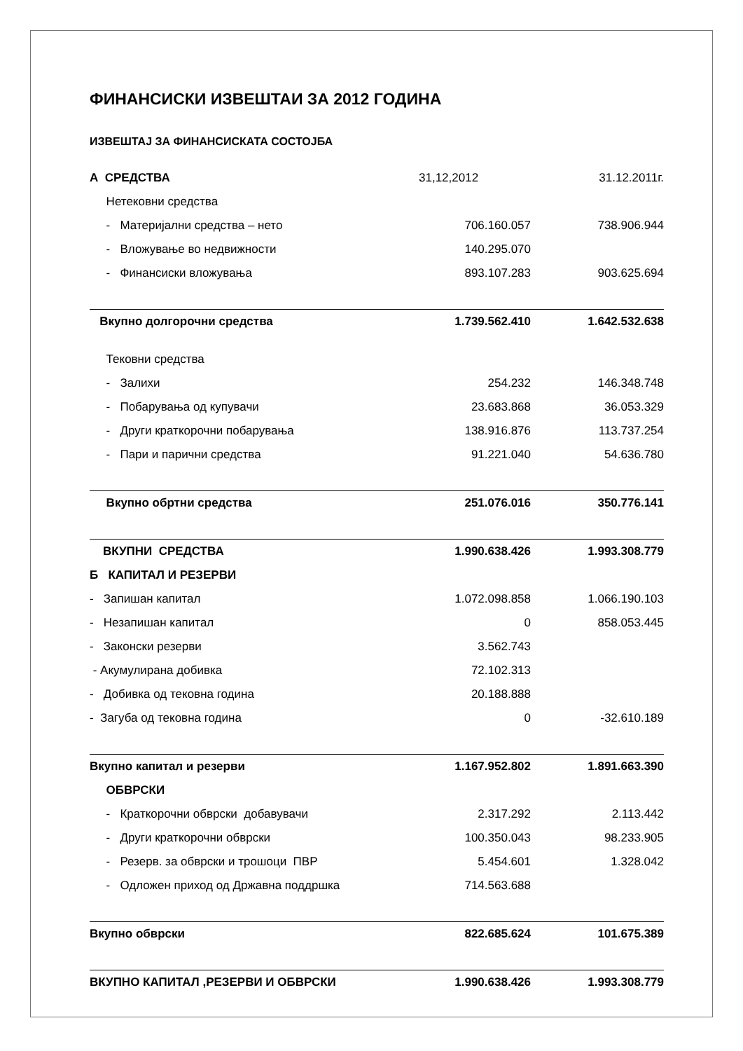ФИНАНСИСКИ ИЗВЕШТАИ ЗА 2012 ГОДИНА
ИЗВЕШТАЈ ЗА ФИНАНСИСКАТА СОСТОЈБА
| А СРЕДСТВА | 31,12,2012 | 31.12.2011г. |
| Нетековни средства | | |
| - Материјални средства – нето | 706.160.057 | 738.906.944 |
| - Вложување во недвижности | 140.295.070 | |
| - Финансиски вложувања | 893.107.283 | 903.625.694 |
| Вкупно долгорочни средства | 1.739.562.410 | 1.642.532.638 |
| Тековни средства | | |
| - Залихи | 254.232 | 146.348.748 |
| - Побарувања од купувачи | 23.683.868 | 36.053.329 |
| - Други краткорочни побарувања | 138.916.876 | 113.737.254 |
| - Пари и парични средства | 91.221.040 | 54.636.780 |
| Вкупно обртни средства | 251.076.016 | 350.776.141 |
| ВКУПНИ СРЕДСТВА | 1.990.638.426 | 1.993.308.779 |
| Б КАПИТАЛ И РЕЗЕРВИ | | |
| - Запишан капитал | 1.072.098.858 | 1.066.190.103 |
| - Незапишан капитал | 0 | 858.053.445 |
| - Законски резерви | 3.562.743 | |
| - Акумулирана добивка | 72.102.313 | |
| - Добивка од тековна година | 20.188.888 | |
| - Загуба од тековна година | 0 | -32.610.189 |
| Вкупно капитал и резерви | 1.167.952.802 | 1.891.663.390 |
| ОБВРСКИ | | |
| - Краткорочни обврски добавувачи | 2.317.292 | 2.113.442 |
| - Други краткорочни обврски | 100.350.043 | 98.233.905 |
| - Резерв. за обврски и трошоци ПВР | 5.454.601 | 1.328.042 |
| - Одложен приход од Државна поддршка | 714.563.688 | |
| Вкупно обврски | 822.685.624 | 101.675.389 |
| ВКУПНО КАПИТАЛ ,РЕЗЕРВИ И ОБВРСКИ | 1.990.638.426 | 1.993.308.779 |